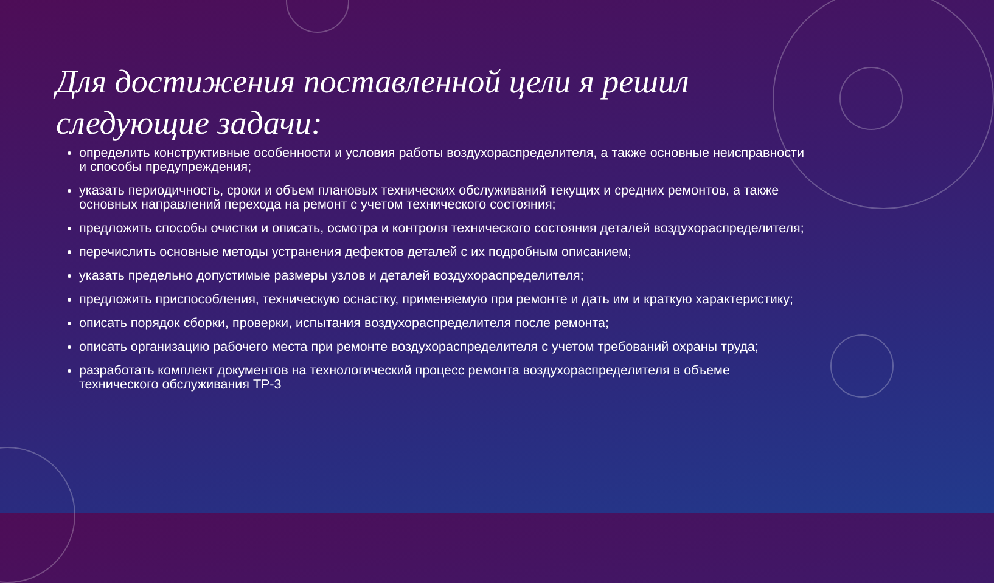Для достижения поставленной цели я решил следующие задачи:
определить конструктивные особенности и условия работы воздухораспределителя, а также основные неисправности и способы предупреждения;
указать периодичность, сроки и объем плановых технических обслуживаний текущих и средних ремонтов, а также основных направлений перехода на ремонт с учетом технического состояния;
предложить способы очистки и описать, осмотра и контроля технического состояния деталей воздухораспределителя;
перечислить основные методы устранения дефектов деталей с их подробным описанием;
указать предельно допустимые размеры узлов и деталей воздухораспределителя;
предложить приспособления, техническую оснастку, применяемую при ремонте и дать им и краткую характеристику;
описать порядок сборки, проверки, испытания воздухораспределителя после ремонта;
описать организацию рабочего места при ремонте воздухораспределителя с учетом требований охраны труда;
разработать комплект документов на технологический процесс ремонта воздухораспределителя в объеме технического обслуживания ТР-3